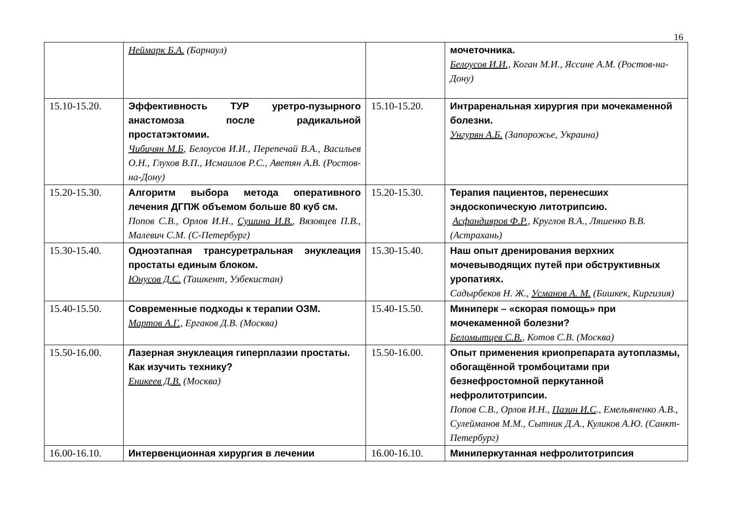16
| | Неймарк Б.А. (Барнаул) | | мочеточника. Белоусов И.И., Коган М.И., Яссине А.М. (Ростов-на-Дону) |
| 15.10-15.20. | Эффективность ТУР уретро-пузырного анастомоза после радикальной простатэктомии. Чибичян М.Б , Белоусов И.И., Перепечай В.А., Васильев О.Н., Глухов В.П., Исмаилов Р.С., Аветян А.В. (Ростов-на-Дону) | 15.10-15.20. | Интраренальная хирургия при мочекаменной болезни. Унгурян А.Б. (Запорожье, Украина) |
| 15.20-15.30. | Алгоритм выбора метода оперативного лечения ДГПЖ объемом больше 80 куб см. Попов С.В., Орлов И.Н., Сушина И.В. , Вязовцев П.В., Малевич С.М. (С-Петербург) | 15.20-15.30. | Терапия пациентов, перенесших эндоскопическую литотрипсию. Асфандияров Ф.Р., Круглов В.А., Ляшенко В.В. (Астрахань) |
| 15.30-15.40. | Одноэтапная трансуретральная энуклеация простаты единым блоком. Юнусов Д.С. (Ташкент, Узбекистан) | 15.30-15.40. | Наш опыт дренирования верхних мочевыводящих путей при обструктивных уропатиях. Садырбеков Н. Ж., Усманов А. М. (Бишкек, Киргизия) |
| 15.40-15.50. | Современные подходы к терапии ОЗМ. Мартов А.Г., Ергаков Д.В. (Москва) | 15.40-15.50. | Миниперк – «скорая помощь» при мочекаменной болезни? Беломытцев С.В., Котов С.В. (Москва) |
| 15.50-16.00. | Лазерная энуклеация гиперплазии простаты. Как изучить технику? Еникеев Д.В. (Москва) | 15.50-16.00. | Опыт применения криопрепарата аутоплазмы, обогащённой тромбоцитами при безнефростомной перкутанной нефролитотрипсии. Попов С.В., Орлов И.Н., Пазин И.С ., Емельяненко А.В., Сулейманов М.М., Сытник Д.А., Куликов А.Ю. (Санкт-Петербург) |
| 16.00-16.10. | Интервенционная хирургия в лечении | 16.00-16.10. | Миниперкутанная нефролитотрипсия |